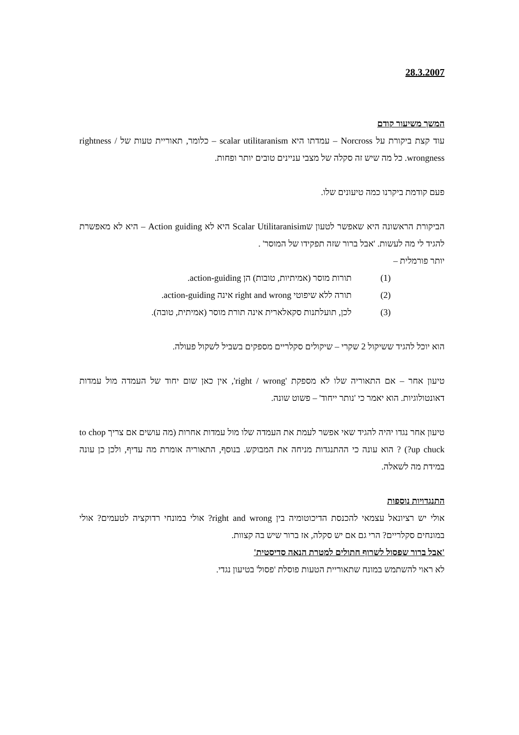28.3.2007
המשך משיעור קודם
עוד קצת ביקורת על Norcross – עמדתו היא scalar utilitaranism – כלומר, תאוריית טעות של rightness / wrongness. כל מה שיש זה סקלה של מצבי עניינים טובים יותר ופחות.
פעם קודמת ביקרנו כמה טיעונים שלו.
הביקורת הראשונה היא שאפשר לטעון שScalar Utilitaranisim היא לא Action guiding – היא לא מאפשרת להגיד לי מה לעשות. 'אבל ברור שזה תפקידו של המוסר' .
יותר פורמלית –
(1) תורות מוסר (אמיתיות, טובות) הן action-guiding.
(2) תורה ללא שיפוטי right and wrong אינה action-guiding.
(3) לכן, תועלתנות סקאלארית אינה תורת מוסר (אמיתית, טובה).
הוא יוכל להגיד ששיקול 2 שקרי – שיקולים סקלריים מספקים בשביל לשקול פעולה.
טיעון אחר – אם התאוריה שלו לא מספקת 'right / wrong', אין כאן שום יחוד של העמדה מול עמדות דאונטולוגיות. הוא יאמר כי 'נותר ייחוד' – פשוט שונה.
טיעון אחר נגדו יהיה להגיד שאי אפשר לעמת את העמדה שלו מול עמדות אחרות (מה עושים אם צריך to chop up chuck?) ? הוא עונה כי ההתנגדות מניחה את המבוקש. בנוסף, התאוריה אומרת מה עדיף, ולכן כן עונה במידת מה לשאלה.
התנגדויות נוספות
אולי יש רציונאל עצמאי להכנסת הדיכוטומיה בין right and wrong? אולי במונחי רדוקציה לטעמים? אולי במונחים סקלריים? הרי גם אם יש סקלה, אז ברור שיש בה קצוות.
'אבל ברור שפסול לשרוף חתולים למטרת הנאה סדיסטית'
לא ראוי להשתמש במונח שתאוריית הטעות פוסלת 'פסול' בטיעון נגדי.